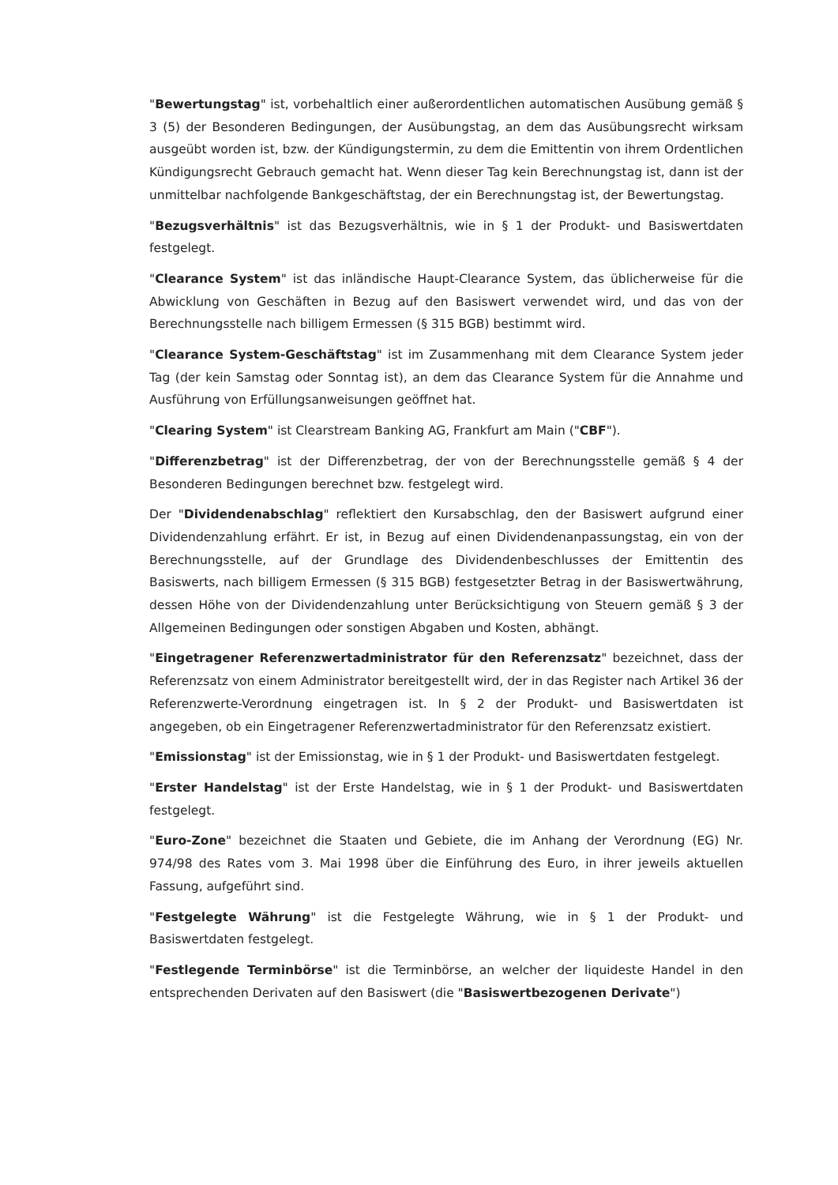"Bewertungstag" ist, vorbehaltlich einer außerordentlichen automatischen Ausübung gemäß § 3 (5) der Besonderen Bedingungen, der Ausübungstag, an dem das Ausübungsrecht wirksam ausgeübt worden ist, bzw. der Kündigungstermin, zu dem die Emittentin von ihrem Ordentlichen Kündigungsrecht Gebrauch gemacht hat. Wenn dieser Tag kein Berechnungstag ist, dann ist der unmittelbar nachfolgende Bankgeschäftstag, der ein Berechnungstag ist, der Bewertungstag.
"Bezugsverhältnis" ist das Bezugsverhältnis, wie in § 1 der Produkt- und Basiswertdaten festgelegt.
"Clearance System" ist das inländische Haupt-Clearance System, das üblicherweise für die Abwicklung von Geschäften in Bezug auf den Basiswert verwendet wird, und das von der Berechnungsstelle nach billigem Ermessen (§ 315 BGB) bestimmt wird.
"Clearance System-Geschäftstag" ist im Zusammenhang mit dem Clearance System jeder Tag (der kein Samstag oder Sonntag ist), an dem das Clearance System für die Annahme und Ausführung von Erfüllungsanweisungen geöffnet hat.
"Clearing System" ist Clearstream Banking AG, Frankfurt am Main ("CBF").
"Differenzbetrag" ist der Differenzbetrag, der von der Berechnungsstelle gemäß § 4 der Besonderen Bedingungen berechnet bzw. festgelegt wird.
Der "Dividendenabschlag" reflektiert den Kursabschlag, den der Basiswert aufgrund einer Dividendenzahlung erfährt. Er ist, in Bezug auf einen Dividendenanpassungstag, ein von der Berechnungsstelle, auf der Grundlage des Dividendenbeschlusses der Emittentin des Basiswerts, nach billigem Ermessen (§ 315 BGB) festgesetzter Betrag in der Basiswertwährung, dessen Höhe von der Dividendenzahlung unter Berücksichtigung von Steuern gemäß § 3 der Allgemeinen Bedingungen oder sonstigen Abgaben und Kosten, abhängt.
"Eingetragener Referenzwertadministrator für den Referenzsatz" bezeichnet, dass der Referenzsatz von einem Administrator bereitgestellt wird, der in das Register nach Artikel 36 der Referenzwerte-Verordnung eingetragen ist. In § 2 der Produkt- und Basiswertdaten ist angegeben, ob ein Eingetragener Referenzwertadministrator für den Referenzsatz existiert.
"Emissionstag" ist der Emissionstag, wie in § 1 der Produkt- und Basiswertdaten festgelegt.
"Erster Handelstag" ist der Erste Handelstag, wie in § 1 der Produkt- und Basiswertdaten festgelegt.
"Euro-Zone" bezeichnet die Staaten und Gebiete, die im Anhang der Verordnung (EG) Nr. 974/98 des Rates vom 3. Mai 1998 über die Einführung des Euro, in ihrer jeweils aktuellen Fassung, aufgeführt sind.
"Festgelegte Währung" ist die Festgelegte Währung, wie in § 1 der Produkt- und Basiswertdaten festgelegt.
"Festlegende Terminbörse" ist die Terminbörse, an welcher der liquideste Handel in den entsprechenden Derivaten auf den Basiswert (die "Basiswertbezogenen Derivate")